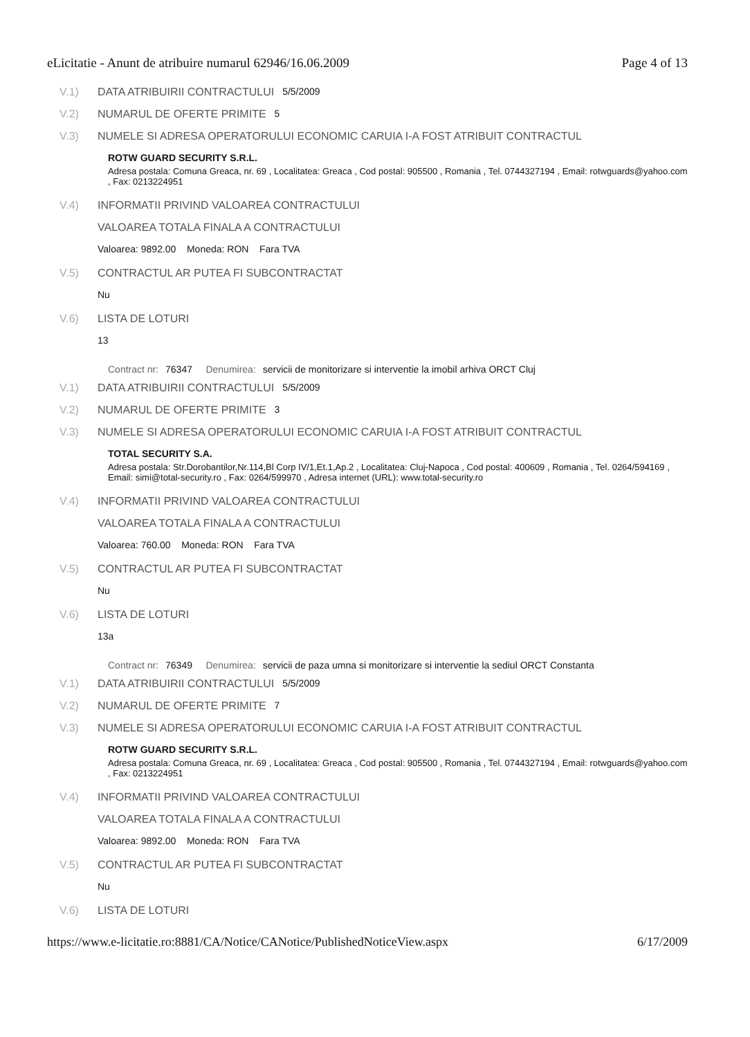eLicitatie - Anunt de atribuire numarul 62946/16.06.2009 Page 4 of 13
V.1) DATA ATRIBUIRII CONTRACTULUI 5/5/2009
V.2) NUMARUL DE OFERTE PRIMITE 5
V.3) NUMELE SI ADRESA OPERATORULUI ECONOMIC CARUIA I-A FOST ATRIBUIT CONTRACTUL
ROTW GUARD SECURITY S.R.L.
Adresa postala: Comuna Greaca, nr. 69 , Localitatea: Greaca , Cod postal: 905500 , Romania , Tel. 0744327194 , Email: rotwguards@yahoo.com , Fax: 0213224951
V.4) INFORMATII PRIVIND VALOAREA CONTRACTULUI
VALOAREA TOTALA FINALA A CONTRACTULUI
Valoarea: 9892.00 Moneda: RON Fara TVA
V.5) CONTRACTUL AR PUTEA FI SUBCONTRACTAT
Nu
V.6) LISTA DE LOTURI
13
Contract nr: 76347 Denumirea: servicii de monitorizare si interventie la imobil arhiva ORCT Cluj
V.1) DATA ATRIBUIRII CONTRACTULUI 5/5/2009
V.2) NUMARUL DE OFERTE PRIMITE 3
V.3) NUMELE SI ADRESA OPERATORULUI ECONOMIC CARUIA I-A FOST ATRIBUIT CONTRACTUL
TOTAL SECURITY S.A.
Adresa postala: Str.Dorobantilor,Nr.114,Bl Corp IV/1,Et.1,Ap.2 , Localitatea: Cluj-Napoca , Cod postal: 400609 , Romania , Tel. 0264/594169 , Email: simi@total-security.ro , Fax: 0264/599970 , Adresa internet (URL): www.total-security.ro
V.4) INFORMATII PRIVIND VALOAREA CONTRACTULUI
VALOAREA TOTALA FINALA A CONTRACTULUI
Valoarea: 760.00 Moneda: RON Fara TVA
V.5) CONTRACTUL AR PUTEA FI SUBCONTRACTAT
Nu
V.6) LISTA DE LOTURI
13a
Contract nr: 76349 Denumirea: servicii de paza umna si monitorizare si interventie la sediul ORCT Constanta
V.1) DATA ATRIBUIRII CONTRACTULUI 5/5/2009
V.2) NUMARUL DE OFERTE PRIMITE 7
V.3) NUMELE SI ADRESA OPERATORULUI ECONOMIC CARUIA I-A FOST ATRIBUIT CONTRACTUL
ROTW GUARD SECURITY S.R.L.
Adresa postala: Comuna Greaca, nr. 69 , Localitatea: Greaca , Cod postal: 905500 , Romania , Tel. 0744327194 , Email: rotwguards@yahoo.com , Fax: 0213224951
V.4) INFORMATII PRIVIND VALOAREA CONTRACTULUI
VALOAREA TOTALA FINALA A CONTRACTULUI
Valoarea: 9892.00 Moneda: RON Fara TVA
V.5) CONTRACTUL AR PUTEA FI SUBCONTRACTAT
Nu
V.6) LISTA DE LOTURI
https://www.e-licitatie.ro:8881/CA/Notice/CANotice/PublishedNoticeView.aspx 6/17/2009